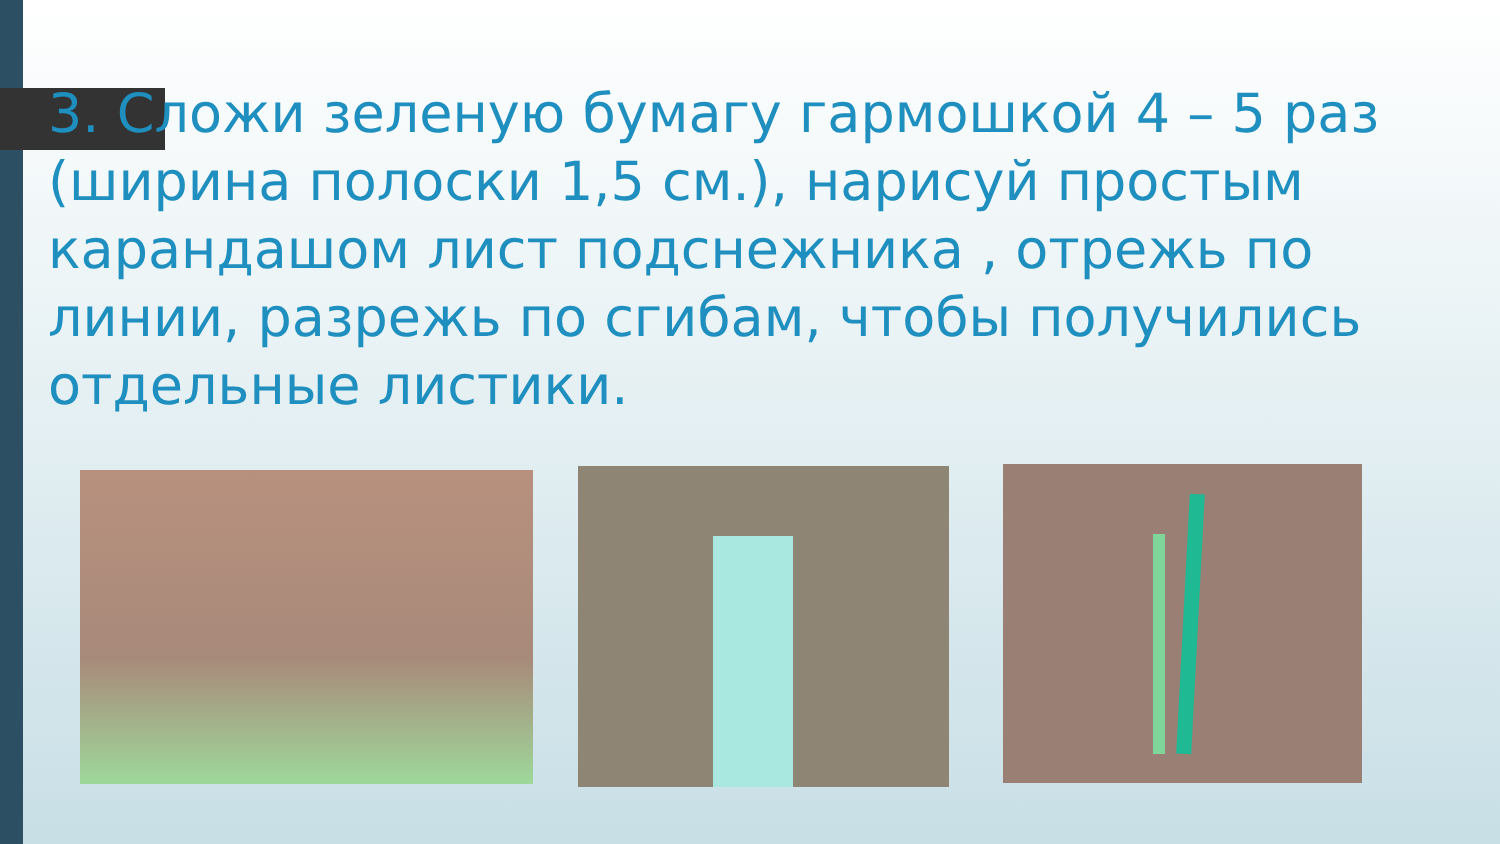3. Сложи зеленую бумагу гармошкой 4 – 5 раз (ширина полоски 1,5 см.), нарисуй простым карандашом лист подснежника , отрежь по линии, разрежь по сгибам, чтобы получились отдельные листики.